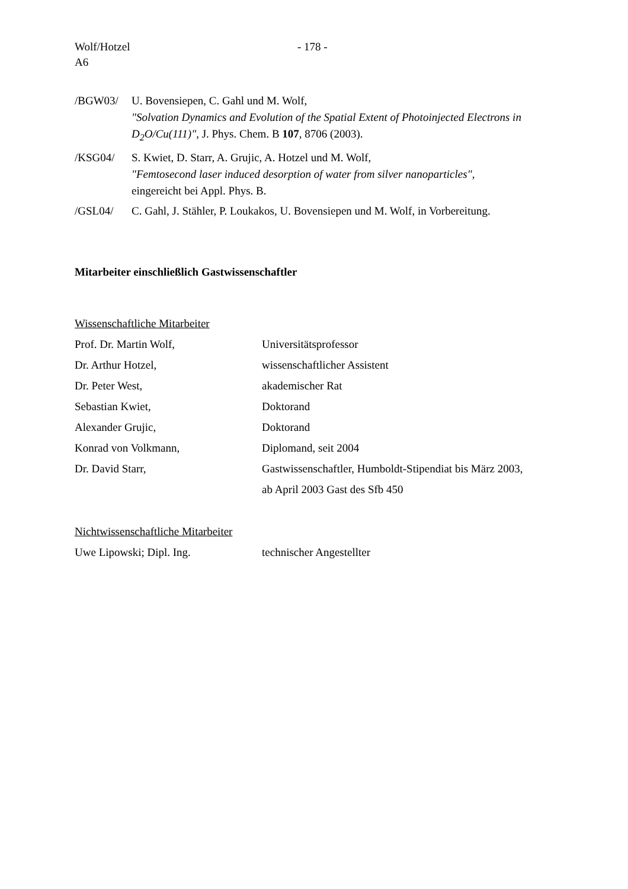Wolf/Hotzel
A6
- 178 -
/BGW03/ U. Bovensiepen, C. Gahl und M. Wolf,
"Solvation Dynamics and Evolution of the Spatial Extent of Photoinjected Electrons in D<sub>2</sub>O/Cu(111)", J. Phys. Chem. B 107, 8706 (2003).
/KSG04/ S. Kwiet, D. Starr, A. Grujic, A. Hotzel und M. Wolf,
"Femtosecond laser induced desorption of water from silver nanoparticles",
eingereicht bei Appl. Phys. B.
/GSL04/ C. Gahl, J. Stähler, P. Loukakos, U. Bovensiepen und M. Wolf, in Vorbereitung.
Mitarbeiter einschließlich Gastwissenschaftler
Wissenschaftliche Mitarbeiter
Prof. Dr. Martin Wolf, Universitätsprofessor
Dr. Arthur Hotzel, wissenschaftlicher Assistent
Dr. Peter West, akademischer Rat
Sebastian Kwiet, Doktorand
Alexander Grujic, Doktorand
Konrad von Volkmann, Diplomand, seit 2004
Dr. David Starr, Gastwissenschaftler, Humboldt-Stipendiat bis März 2003,
ab April 2003 Gast des Sfb 450
Nichtwissenschaftliche Mitarbeiter
Uwe Lipowski; Dipl. Ing. technischer Angestellter